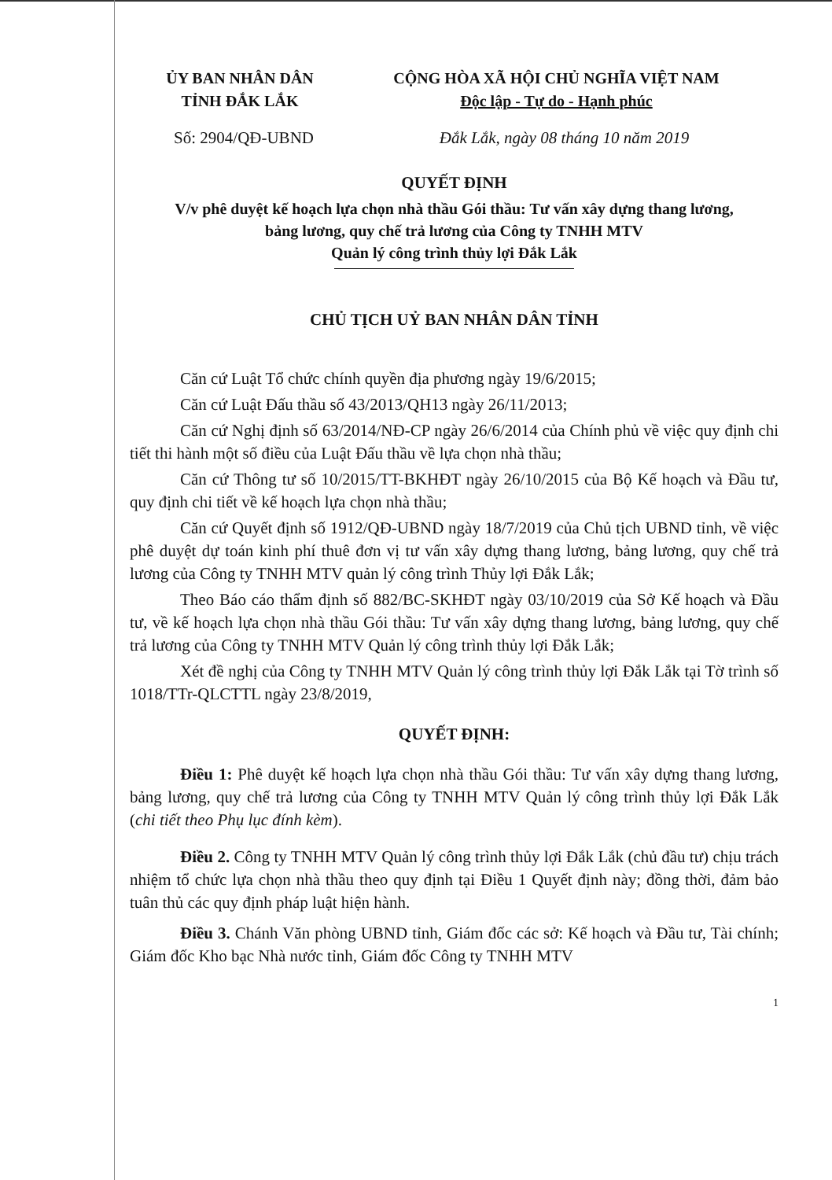ỦY BAN NHÂN DÂN
TỈNH ĐẮK LẮK
CỘNG HÒA XÃ HỘI CHỦ NGHĨA VIỆT NAM
Độc lập - Tự do - Hạnh phúc
Số: 2904/QĐ-UBND Đắk Lắk, ngày 08 tháng 10 năm 2019
QUYẾT ĐỊNH
V/v phê duyệt kế hoạch lựa chọn nhà thầu Gói thầu: Tư vấn xây dựng thang lương,
bảng lương, quy chế trả lương của Công ty TNHH MTV
Quản lý công trình thủy lợi Đắk Lắk
CHỦ TỊCH UỶ BAN NHÂN DÂN TỈNH
Căn cứ Luật Tổ chức chính quyền địa phương ngày 19/6/2015;
Căn cứ Luật Đấu thầu số 43/2013/QH13 ngày 26/11/2013;
Căn cứ Nghị định số 63/2014/NĐ-CP ngày 26/6/2014 của Chính phủ về việc quy định chi tiết thi hành một số điều của Luật Đấu thầu về lựa chọn nhà thầu;
Căn cứ Thông tư số 10/2015/TT-BKHĐT ngày 26/10/2015 của Bộ Kế hoạch và Đầu tư, quy định chi tiết về kế hoạch lựa chọn nhà thầu;
Căn cứ Quyết định số 1912/QĐ-UBND ngày 18/7/2019 của Chủ tịch UBND tỉnh, về việc phê duyệt dự toán kinh phí thuê đơn vị tư vấn xây dựng thang lương, bảng lương, quy chế trả lương của Công ty TNHH MTV quản lý công trình Thủy lợi Đắk Lắk;
Theo Báo cáo thẩm định số 882/BC-SKHĐT ngày 03/10/2019 của Sở Kế hoạch và Đầu tư, về kế hoạch lựa chọn nhà thầu Gói thầu: Tư vấn xây dựng thang lương, bảng lương, quy chế trả lương của Công ty TNHH MTV Quản lý công trình thủy lợi Đắk Lắk;
Xét đề nghị của Công ty TNHH MTV Quản lý công trình thủy lợi Đắk Lắk tại Tờ trình số 1018/TTr-QLCTTL ngày 23/8/2019,
QUYẾT ĐỊNH:
Điều 1: Phê duyệt kế hoạch lựa chọn nhà thầu Gói thầu: Tư vấn xây dựng thang lương, bảng lương, quy chế trả lương của Công ty TNHH MTV Quản lý công trình thủy lợi Đắk Lắk (chi tiết theo Phụ lục đính kèm).
Điều 2. Công ty TNHH MTV Quản lý công trình thủy lợi Đắk Lắk (chủ đầu tư) chịu trách nhiệm tổ chức lựa chọn nhà thầu theo quy định tại Điều 1 Quyết định này; đồng thời, đảm bảo tuân thủ các quy định pháp luật hiện hành.
Điều 3. Chánh Văn phòng UBND tỉnh, Giám đốc các sở: Kế hoạch và Đầu tư, Tài chính; Giám đốc Kho bạc Nhà nước tỉnh, Giám đốc Công ty TNHH MTV
1